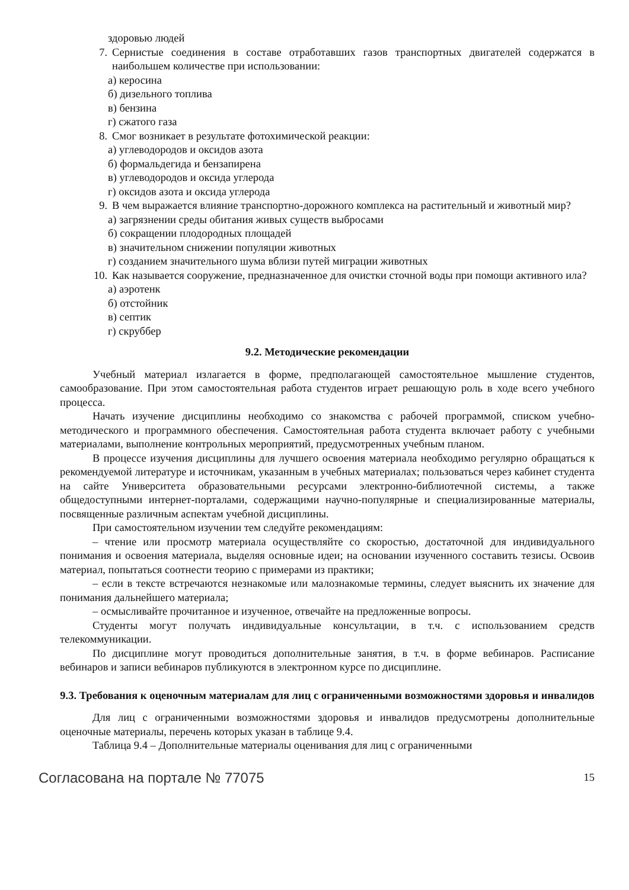здоровью людей
7. Сернистые соединения в составе отработавших газов транспортных двигателей содержатся в наибольшем количестве при использовании:
а) керосина
б) дизельного топлива
в) бензина
г) сжатого газа
8. Смог возникает в результате фотохимической реакции:
а) углеводородов и оксидов азота
б) формальдегида и бензапирена
в) углеводородов и оксида углерода
г) оксидов азота и оксида углерода
9. В чем выражается влияние транспортно-дорожного комплекса на растительный и животный мир?
а) загрязнении среды обитания живых существ выбросами
б) сокращении плодородных площадей
в) значительном снижении популяции животных
г) созданием значительного шума вблизи путей миграции животных
10. Как называется сооружение, предназначенное для очистки сточной воды при помощи активного ила?
а) аэротенк
б) отстойник
в) септик
г) скруббер
9.2. Методические рекомендации
Учебный материал излагается в форме, предполагающей самостоятельное мышление студентов, самообразование. При этом самостоятельная работа студентов играет решающую роль в ходе всего учебного процесса.
Начать изучение дисциплины необходимо со знакомства с рабочей программой, списком учебно-методического и программного обеспечения. Самостоятельная работа студента включает работу с учебными материалами, выполнение контрольных мероприятий, предусмотренных учебным планом.
В процессе изучения дисциплины для лучшего освоения материала необходимо регулярно обращаться к рекомендуемой литературе и источникам, указанным в учебных материалах; пользоваться через кабинет студента на сайте Университета образовательными ресурсами электронно-библиотечной системы, а также общедоступными интернет-порталами, содержащими научно-популярные и специализированные материалы, посвященные различным аспектам учебной дисциплины.
При самостоятельном изучении тем следуйте рекомендациям:
– чтение или просмотр материала осуществляйте со скоростью, достаточной для индивидуального понимания и освоения материала, выделяя основные идеи; на основании изученного составить тезисы. Освоив материал, попытаться соотнести теорию с примерами из практики;
– если в тексте встречаются незнакомые или малознакомые термины, следует выяснить их значение для понимания дальнейшего материала;
– осмысливайте прочитанное и изученное, отвечайте на предложенные вопросы.
Студенты могут получать индивидуальные консультации, в т.ч. с использованием средств телекоммуникации.
По дисциплине могут проводиться дополнительные занятия, в т.ч. в форме вебинаров. Расписание вебинаров и записи вебинаров публикуются в электронном курсе по дисциплине.
9.3. Требования к оценочным материалам для лиц с ограниченными возможностями здоровья и инвалидов
Для лиц с ограниченными возможностями здоровья и инвалидов предусмотрены дополнительные оценочные материалы, перечень которых указан в таблице 9.4.
Таблица 9.4 – Дополнительные материалы оценивания для лиц с ограниченными
Согласована на портале № 77075 15